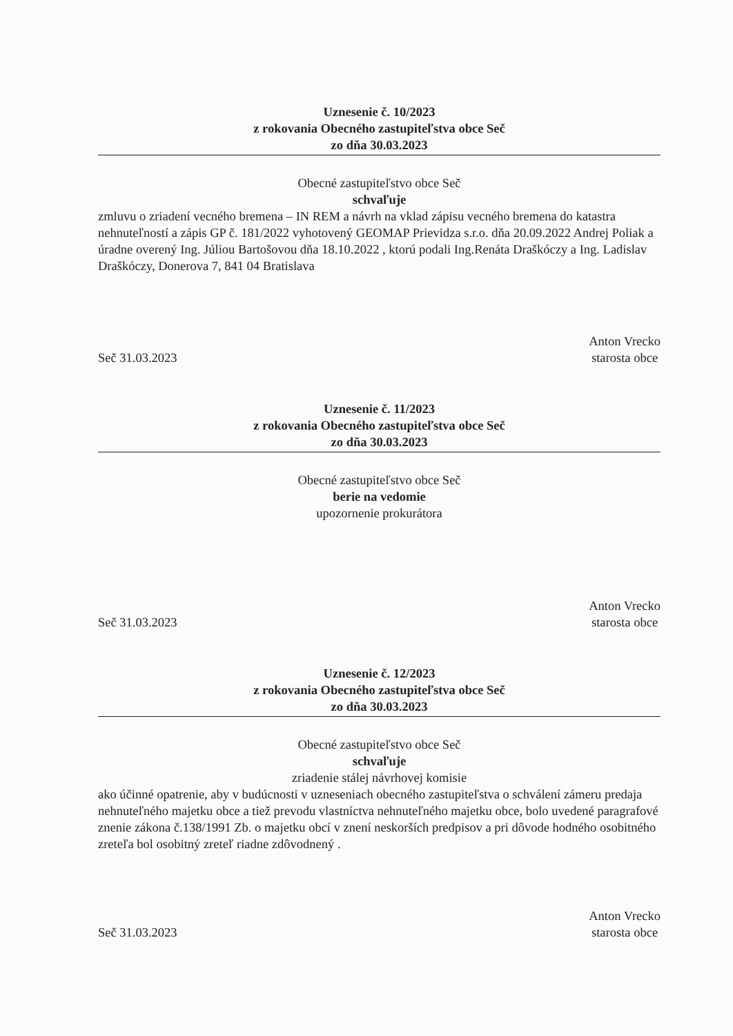Uznesenie č. 10/2023
z rokovania Obecného zastupiteľstva obce Seč
zo dňa 30.03.2023
Obecné zastupiteľstvo obce Seč
schvaľuje
zmluvu o zriadení vecného bremena – IN REM a návrh na vklad zápisu vecného bremena do katastra nehnuteľností a zápis GP č. 181/2022 vyhotovený GEOMAP Prievidza s.r.o. dňa 20.09.2022 Andrej Poliak a úradne overený Ing. Júliou Bartošovou dňa 18.10.2022 , ktorú podali Ing.Renáta Draškóczy a Ing. Ladislav Draškóczy, Donerova 7, 841 04 Bratislava
Seč 31.03.2023
Anton Vrecko
starosta obce
Uznesenie č. 11/2023
z rokovania Obecného zastupiteľstva obce Seč
zo dňa 30.03.2023
Obecné zastupiteľstvo obce Seč
berie na vedomie
upozornenie prokurátora
Seč 31.03.2023
Anton Vrecko
starosta obce
Uznesenie č. 12/2023
z rokovania Obecného zastupiteľstva obce Seč
zo dňa 30.03.2023
Obecné zastupiteľstvo obce Seč
schvaľuje
zriadenie stálej návrhovej komisie
ako účinné opatrenie, aby v budúcnosti v uzneseniach obecného zastupiteľstva o schválení zámeru predaja nehnuteľného majetku obce a tiež prevodu vlastníctva nehnuteľného majetku obce, bolo uvedené paragrafové znenie zákona č.138/1991 Zb. o majetku obcí v znení neskorších predpisov a pri dôvode hodného osobitného zreteľa bol osobitný zreteľ riadne zdôvodnený .
Seč 31.03.2023
Anton Vrecko
starosta obce